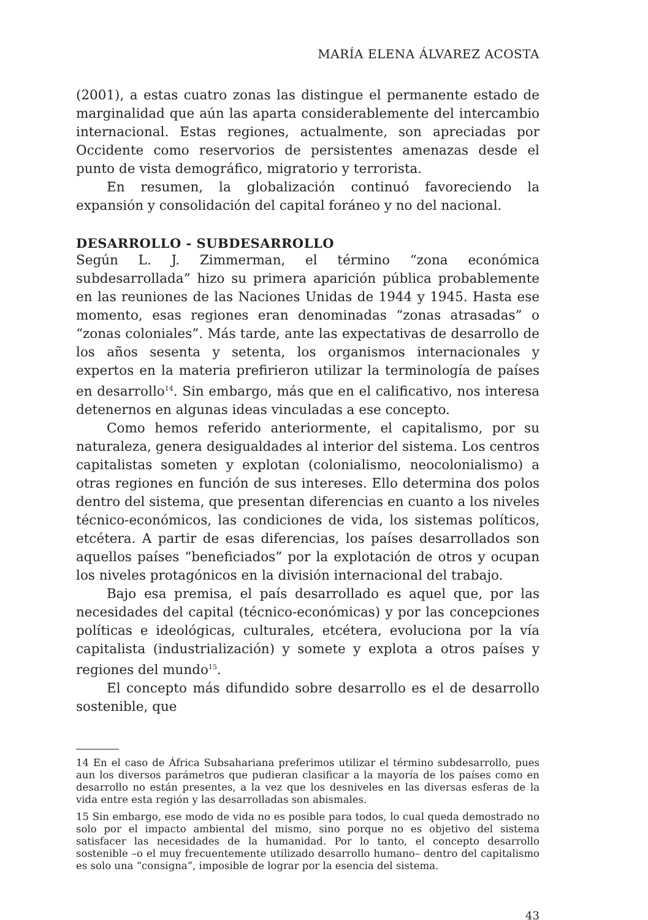MARÍA ELENA ÁLVAREZ ACOSTA
(2001), a estas cuatro zonas las distingue el permanente estado de marginalidad que aún las aparta considerablemente del intercambio internacional. Estas regiones, actualmente, son apreciadas por Occidente como reservorios de persistentes amenazas desde el punto de vista demográfico, migratorio y terrorista.
En resumen, la globalización continuó favoreciendo la expansión y consolidación del capital foráneo y no del nacional.
DESARROLLO - SUBDESARROLLO
Según L. J. Zimmerman, el término “zona económica subdesarrollada” hizo su primera aparición pública probablemente en las reuniones de las Naciones Unidas de 1944 y 1945. Hasta ese momento, esas regiones eran denominadas “zonas atrasadas” o “zonas coloniales”. Más tarde, ante las expectativas de desarrollo de los años sesenta y setenta, los organismos internacionales y expertos en la materia prefirieron utilizar la terminología de países en desarrollo<sup>14</sup>. Sin embargo, más que en el calificativo, nos interesa detenernos en algunas ideas vinculadas a ese concepto.
Como hemos referido anteriormente, el capitalismo, por su naturaleza, genera desigualdades al interior del sistema. Los centros capitalistas someten y explotan (colonialismo, neocolonialismo) a otras regiones en función de sus intereses. Ello determina dos polos dentro del sistema, que presentan diferencias en cuanto a los niveles técnico-económicos, las condiciones de vida, los sistemas políticos, etcétera. A partir de esas diferencias, los países desarrollados son aquellos países “beneficiados” por la explotación de otros y ocupan los niveles protagónicos en la división internacional del trabajo.
Bajo esa premisa, el país desarrollado es aquel que, por las necesidades del capital (técnico-económicas) y por las concepciones políticas e ideológicas, culturales, etcétera, evoluciona por la vía capitalista (industrialización) y somete y explota a otros países y regiones del mundo<sup>15</sup>.
El concepto más difundido sobre desarrollo es el de desarrollo sostenible, que
14 En el caso de África Subsahariana preferimos utilizar el término subdesarrollo, pues aun los diversos parámetros que pudieran clasificar a la mayoría de los países como en desarrollo no están presentes, a la vez que los desniveles en las diversas esferas de la vida entre esta región y las desarrolladas son abismales.
15 Sin embargo, ese modo de vida no es posible para todos, lo cual queda demostrado no solo por el impacto ambiental del mismo, sino porque no es objetivo del sistema satisfacer las necesidades de la humanidad. Por lo tanto, el concepto desarrollo sostenible –o el muy frecuentemente utilizado desarrollo humano– dentro del capitalismo es solo una “consigna”, imposible de lograr por la esencia del sistema.
43